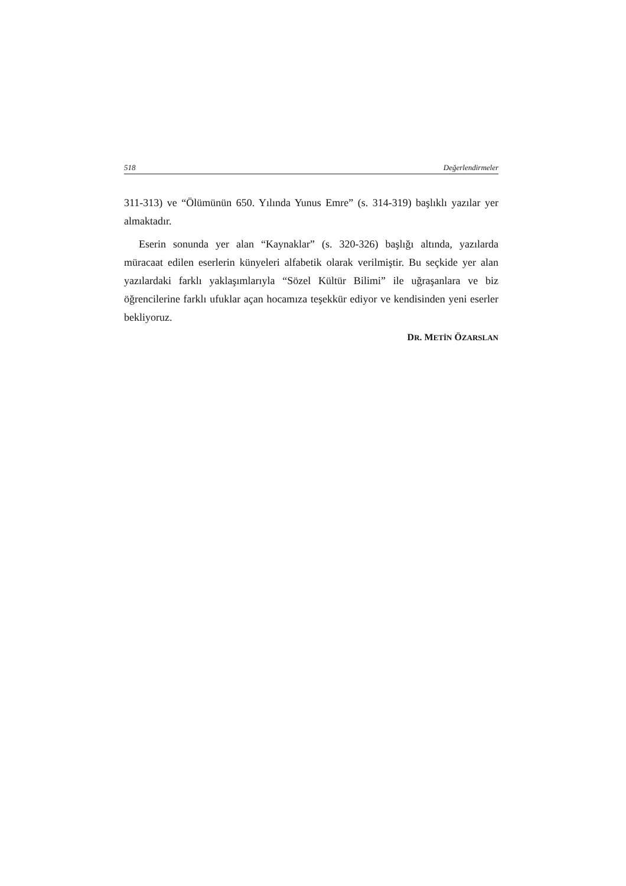518 Değerlendirmeler
311-313) ve “Ölümünün 650. Yılında Yunus Emre” (s. 314-319) başlıklı yazılar yer almaktadır.
Eserin sonunda yer alan “Kaynaklar” (s. 320-326) başlığı altında, yazılarda müracaat edilen eserlerin künyeleri alfabetik olarak verilmiştir. Bu seçkide yer alan yazılardaki farklı yaklaşımlarıyla “Sözel Kültür Bilimi” ile uğraşanlara ve biz öğrencilerine farklı ufuklar açan hocamıza teşekkür ediyor ve kendisinden yeni eserler bekliyoruz.
DR. METİN ÖZARSLAN